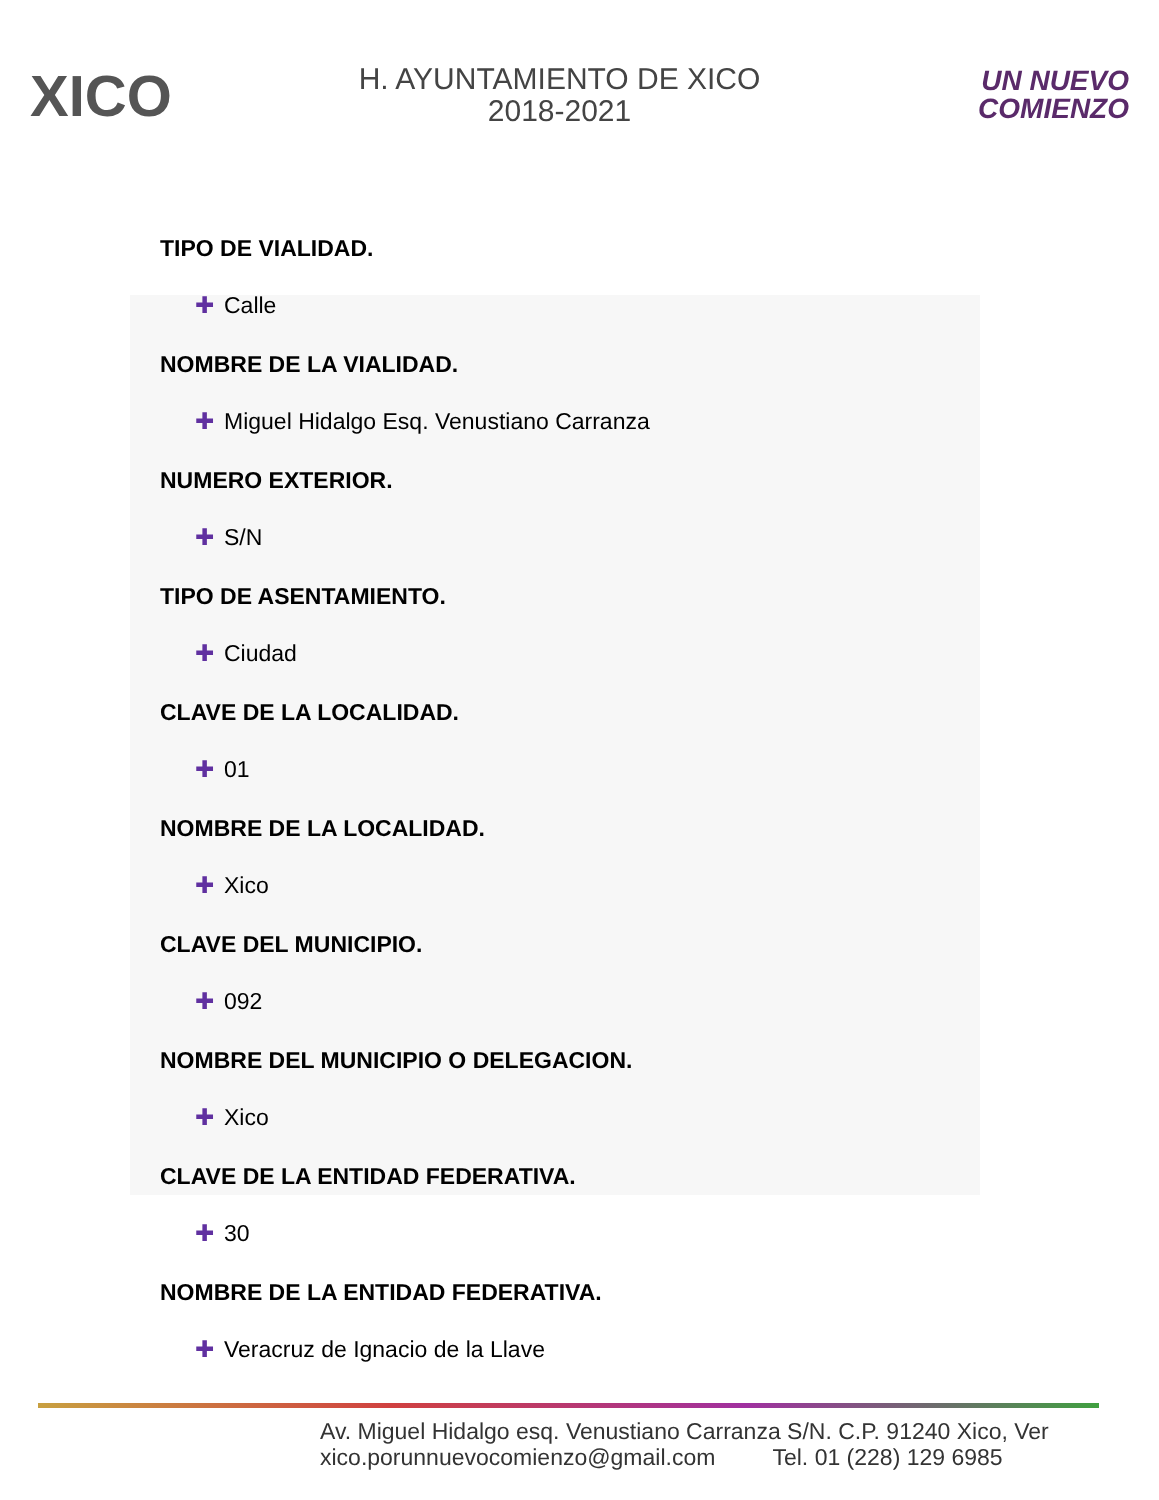XICO
H. AYUNTAMIENTO DE XICO
2018-2021
UN NUEVO
COMIENZO
TIPO DE VIALIDAD.
✚ Calle
NOMBRE DE LA VIALIDAD.
✚ Miguel Hidalgo Esq. Venustiano Carranza
NUMERO EXTERIOR.
✚ S/N
TIPO DE ASENTAMIENTO.
✚ Ciudad
CLAVE DE LA LOCALIDAD.
✚ 01
NOMBRE DE LA LOCALIDAD.
✚ Xico
CLAVE DEL MUNICIPIO.
✚ 092
NOMBRE DEL MUNICIPIO O DELEGACION.
✚ Xico
CLAVE DE LA ENTIDAD FEDERATIVA.
✚ 30
NOMBRE DE LA ENTIDAD FEDERATIVA.
✚ Veracruz de Ignacio de la Llave
Av. Miguel Hidalgo esq. Venustiano Carranza S/N. C.P. 91240 Xico, Ver
xico.porunnuevocomienzo@gmail.com Tel. 01 (228) 129 6985